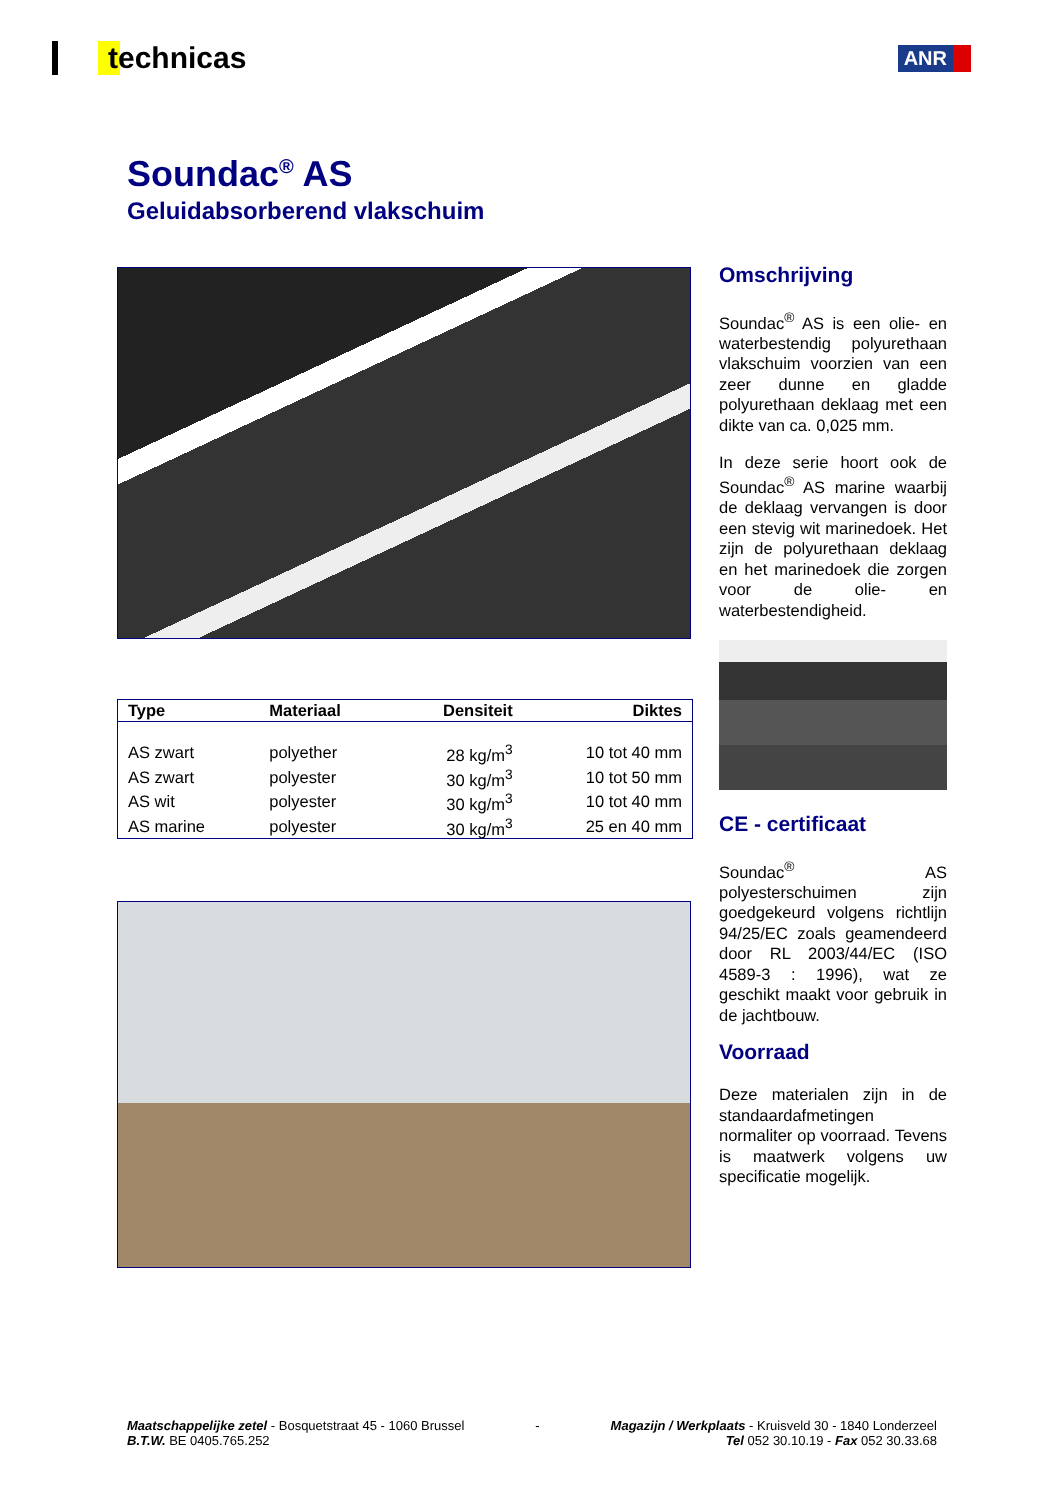technicas
ANR
Soundac<sup>®</sup> AS
Geluidabsorberend vlakschuim
| Type | Materiaal | Densiteit | Diktes |
| --- | --- | --- | --- |
| AS zwart | polyether | 28 kg/m<sup>3</sup> | 10 tot 40 mm |
| AS zwart | polyester | 30 kg/m<sup>3</sup> | 10 tot 50 mm |
| AS wit | polyester | 30 kg/m<sup>3</sup> | 10 tot 40 mm |
| AS marine | polyester | 30 kg/m<sup>3</sup> | 25 en 40 mm |
Omschrijving
Soundac<sup>®</sup> AS is een olie- en waterbestendig polyurethaan vlakschuim voorzien van een zeer dunne en gladde polyurethaan deklaag met een dikte van ca. 0,025 mm.
In deze serie hoort ook de Soundac<sup>®</sup> AS marine waarbij de deklaag vervangen is door een stevig wit marinedoek. Het zijn de polyurethaan deklaag en het marinedoek die zorgen voor de olie- en waterbestendigheid.
CE - certificaat
Soundac<sup>®</sup> AS polyesterschuimen zijn goedgekeurd volgens richtlijn 94/25/EC zoals geamendeerd door RL 2003/44/EC (ISO 4589-3 : 1996), wat ze geschikt maakt voor gebruik in de jachtbouw.
Voorraad
Deze materialen zijn in de standaardafmetingen normaliter op voorraad. Tevens is maatwerk volgens uw specificatie mogelijk.
Maatschappelijke zetel - Bosquetstraat 45 - 1060 Brussel
B.T.W. BE 0405.765.252
- Magazijn / Werkplaats - Kruisveld 30 - 1840 Londerzeel
Tel 052 30.10.19 - Fax 052 30.33.68